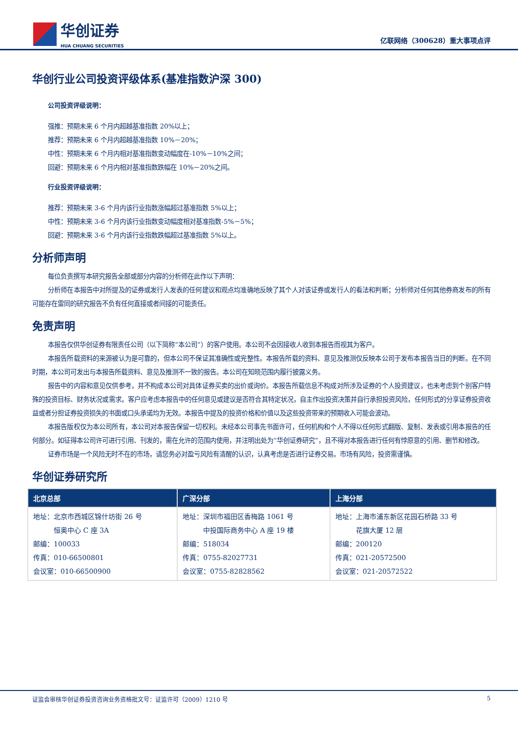华创证券
HUA CHUANG SECURITIES
亿联网络（300628）重大事项点评
华创行业公司投资评级体系(基准指数沪深 300)
公司投资评级说明：
强推：预期未来 6 个月内超越基准指数 20%以上；
推荐：预期未来 6 个月内超越基准指数 10%－20%；
中性：预期未来 6 个月内相对基准指数变动幅度在-10%－10%之间；
回避：预期未来 6 个月内相对基准指数跌幅在 10%－20%之间。
行业投资评级说明：
推荐：预期未来 3-6 个月内该行业指数涨幅超过基准指数 5%以上；
中性：预期未来 3-6 个月内该行业指数变动幅度相对基准指数-5%－5%；
回避：预期未来 3-6 个月内该行业指数跌幅超过基准指数 5%以上。
分析师声明
每位负责撰写本研究报告全部或部分内容的分析师在此作以下声明：
分析师在本报告中对所提及的证券或发行人发表的任何建议和观点均准确地反映了其个人对该证券或发行人的看法和判断；分析师对任何其他券商发布的所有可能存在雷同的研究报告不负有任何直接或者间接的可能责任。
免责声明
本报告仅供华创证券有限责任公司（以下简称“本公司”）的客户使用。本公司不会因接收人收到本报告而视其为客户。
本报告所载资料的来源被认为是可靠的，但本公司不保证其准确性或完整性。本报告所载的资料、意见及推测仅反映本公司于发布本报告当日的判断。在不同时期，本公司可发出与本报告所载资料、意见及推测不一致的报告。本公司在知晓范围内履行披露义务。
报告中的内容和意见仅供参考，并不构成本公司对具体证券买卖的出价或询价。本报告所载信息不构成对所涉及证券的个人投资建议，也未考虑到个别客户特殊的投资目标、财务状况或需求。客户应考虑本报告中的任何意见或建议是否符合其特定状况，自主作出投资决策并自行承担投资风险，任何形式的分享证券投资收益或者分担证券投资损失的书面或口头承诺均为无效。本报告中提及的投资价格和价值以及这些投资带来的预期收入可能会波动。
本报告版权仅为本公司所有，本公司对本报告保留一切权利。未经本公司事先书面许可，任何机构和个人不得以任何形式翻版、复制、发表或引用本报告的任何部分。如征得本公司许可进行引用、刊发的，需在允许的范围内使用，并注明出处为“华创证券研究”，且不得对本报告进行任何有悖原意的引用、删节和修改。
证券市场是一个风险无时不在的市场，请您务必对盈亏风险有清醒的认识，认真考虑是否进行证券交易。市场有风险，投资需谨慎。
华创证券研究所
| 北京总部 | 广深分部 | 上海分部 |
| --- | --- | --- |
| 地址：北京市西城区锦什坊街 26 号 恒奥中心 C 座 3A 邮编：100033 传真：010-66500801 会议室：010-66500900 | 地址：深圳市福田区香梅路 1061 号 中投国际商务中心 A 座 19 楼 邮编：518034 传真：0755-82027731 会议室：0755-82828562 | 地址：上海市浦东新区花园石桥路 33 号 花旗大厦 12 层 邮编：200120 传真：021-20572500 会议室：021-20572522 |
证监会审核华创证券投资咨询业务资格批文号：证监许可（2009）1210 号 5